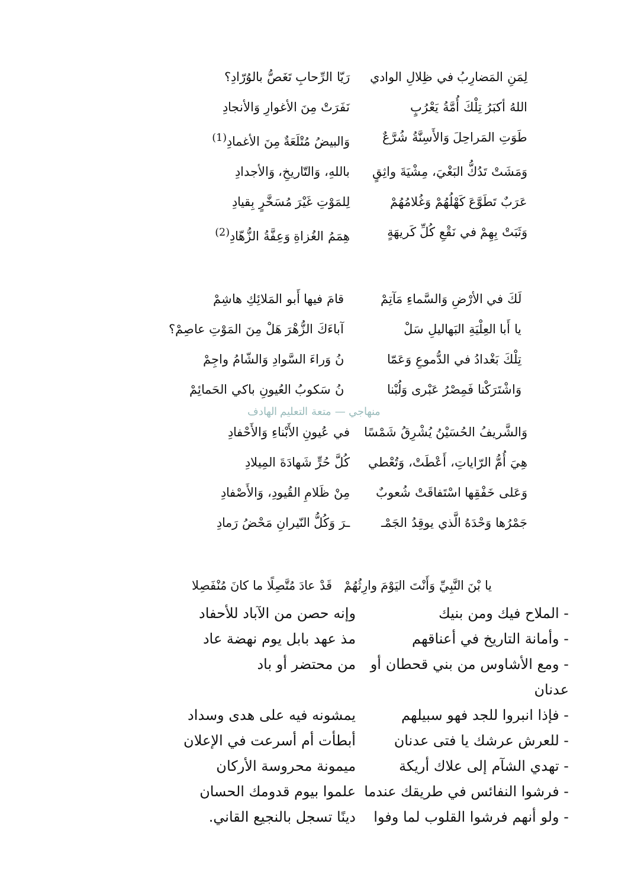لِمَنِ المَضارِبُ في ظِلالِ الوادي رَيّا الرِّحابِ تَغَصُّ بالوُرّادِ؟
اللهُ أكبَرُ تِلْكَ أُمَّةُ يَعْرُبٍ نَفَرَتْ مِنَ الأغوارِ وَالأنجادِ
طَوَتِ المَراحِلَ وَالأَسِنَّةُ شُرَّعٌ وَالبيضُ مُتْلَعَةٌ مِنَ الأغمادِ<sup>(1)</sup>
وَمَشَتْ تَدُكُّ البَغْيَ، مِشْيَةَ واثِقٍ باللهِ، وَالتّاريخِ، وَالأجدادِ
عَرَبٌ تَطَوَّعَ كَهْلُهُمْ وَغُلامُهُمْ لِلمَوْتِ غَيْرَ مُسَخَّرٍ بِقيادِ
وَثَبَتْ بِهِمْ في نَقْعِ كُلِّ كَريهَةٍ هِمَمُ الغُزاةِ وَعِفَّةُ الزُّهّادِ<sup>(2)</sup>
لَكَ في الأرْضِ وَالسَّماءِ مَآتِمْ قامَ فيها أَبو المَلائِكِ هاشِمْ
يا أَبا العِلْيَةِ البَهاليلِ سَلْ آباءَكَ الزُّهْرَ هَلْ مِنَ المَوْتِ عاصِمْ؟
تِلْكَ بَغْدادُ في الدُّموعِ وَعَمّا نُ وَراءَ السَّوادِ وَالشّامُ واجِمْ
وَاشْتَرَكْنا فَمِصْرُ عَبْرى وَلُبْنا نُ سَكوبُ العُيونِ باكي الحَمائِمْ
منهاجي — متعة التعليم الهادف
وَالشَّريفُ الحُسَيْنُ يُشْرِقُ شَمْسًا في عُيونِ الأَبْناءِ وَالأَحْفادِ
هِيَ أُمُّ الرّاياتِ، أَعْطَتْ، وَتُعْطي كُلَّ حُرٍّ شَهادَةَ المِيلادِ
وَعَلى خَفْقِها اسْتَفاقَتْ شُعوبٌ مِنْ ظَلامِ القُيودِ، وَالأَصْفادِ
جَمْرُها وَحْدَهُ الَّذي يوقِدُ الجَمْـ ـرَ وَكُلُّ النّيرانِ مَحْضُ رَمادِ
يا بْنَ النَّبِيِّ وَأَنْتَ اليَوْمَ وارِثُهُمْ قَدْ عادَ مُتَّصِلًا ما كانَ مُنْفَصِلا
- الملاح فيك ومن بنيك وإنه حصن من الآباد للأحفاد
- وأمانة التاريخ في أعناقهم مذ عهد بابل يوم نهضة عاد
- ومع الأشاوس من بني قحطان أو عدنان من محتضر أو باد
- فإذا انبروا للجد فهو سبيلهم يمشونه فيه على هدى وسداد
- للعرش عرشك يا فتى عدنان أبطأت أم أسرعت في الإعلان
- تهدي الشآم إلى علاك أريكة ميمونة محروسة الأركان
- فرشوا النفائس في طريقك عندما علموا بيوم قدومك الحسان
- ولو أنهم فرشوا القلوب لما وفوا دينًا تسجل بالنجيع القاني.